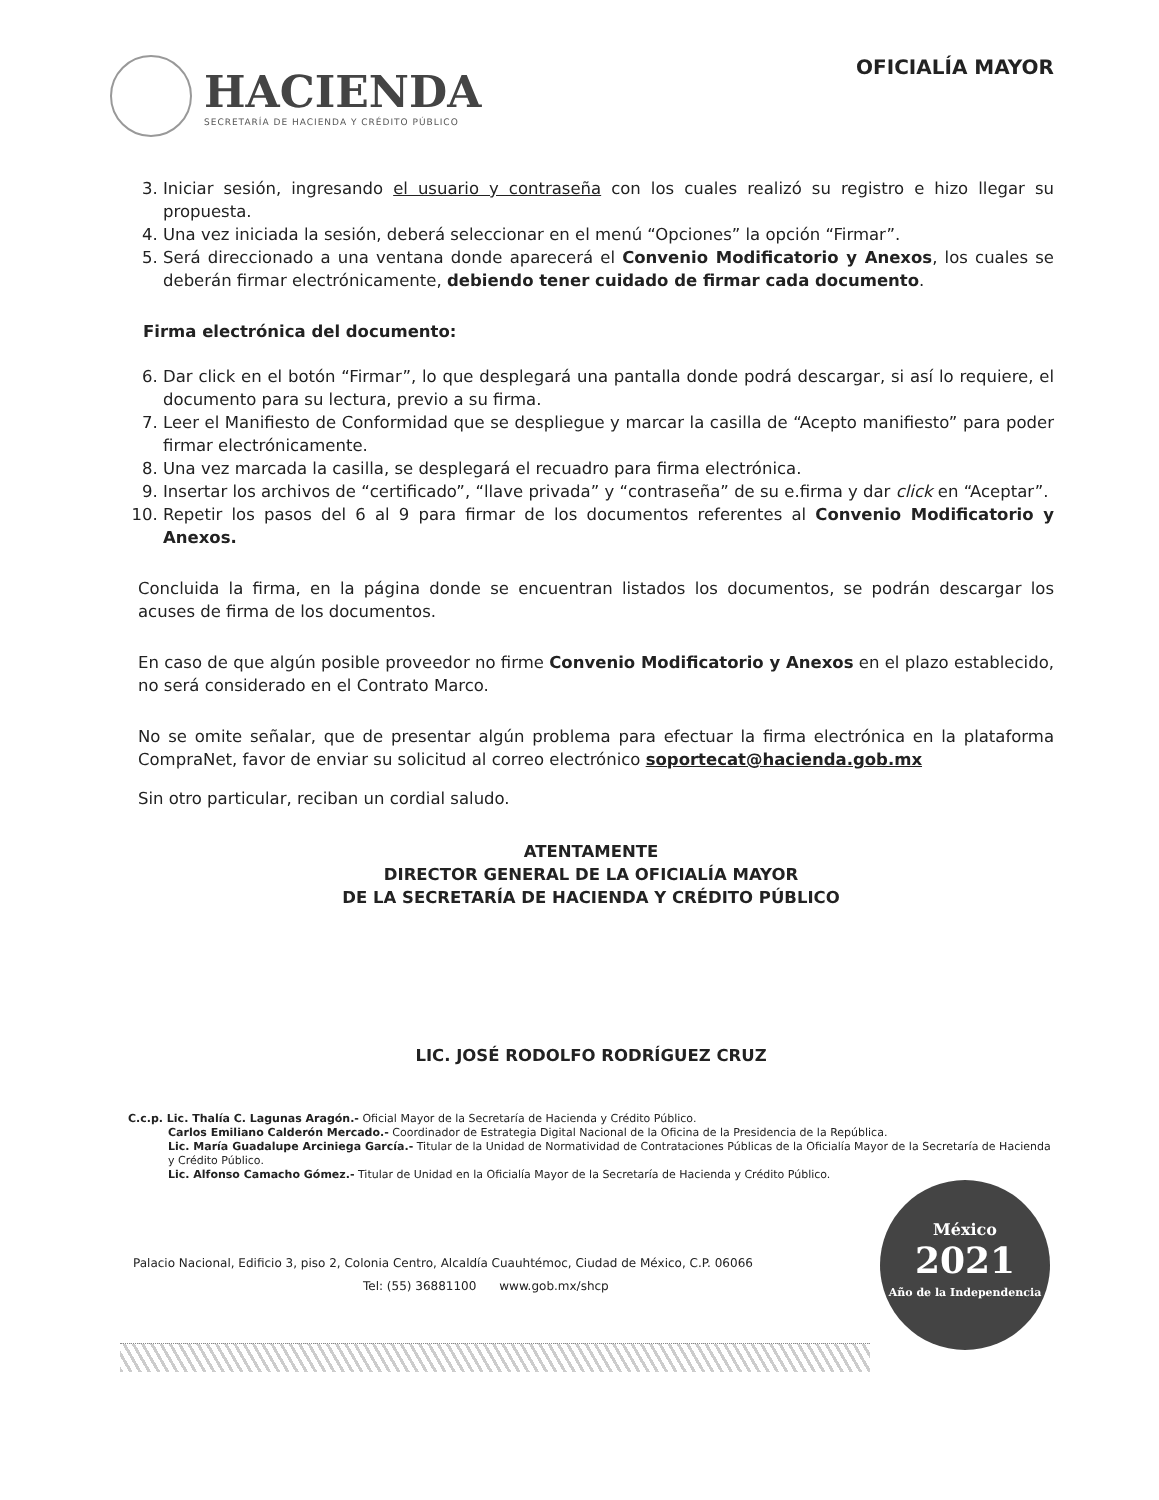HACIENDA
SECRETARÍA DE HACIENDA Y CRÉDITO PÚBLICO
OFICIALÍA MAYOR
3. Iniciar sesión, ingresando el usuario y contraseña con los cuales realizó su registro e hizo llegar su propuesta.
4. Una vez iniciada la sesión, deberá seleccionar en el menú “Opciones” la opción “Firmar”.
5. Será direccionado a una ventana donde aparecerá el Convenio Modificatorio y Anexos, los cuales se deberán firmar electrónicamente, debiendo tener cuidado de firmar cada documento.
Firma electrónica del documento:
6. Dar click en el botón “Firmar”, lo que desplegará una pantalla donde podrá descargar, si así lo requiere, el documento para su lectura, previo a su firma.
7. Leer el Manifiesto de Conformidad que se despliegue y marcar la casilla de “Acepto manifiesto” para poder firmar electrónicamente.
8. Una vez marcada la casilla, se desplegará el recuadro para firma electrónica.
9. Insertar los archivos de “certificado”, “llave privada” y “contraseña” de su e.firma y dar click en “Aceptar”.
10. Repetir los pasos del 6 al 9 para firmar de los documentos referentes al Convenio Modificatorio y Anexos.
Concluida la firma, en la página donde se encuentran listados los documentos, se podrán descargar los acuses de firma de los documentos.
En caso de que algún posible proveedor no firme Convenio Modificatorio y Anexos en el plazo establecido, no será considerado en el Contrato Marco.
No se omite señalar, que de presentar algún problema para efectuar la firma electrónica en la plataforma CompraNet, favor de enviar su solicitud al correo electrónico soportecat@hacienda.gob.mx
Sin otro particular, reciban un cordial saludo.
ATENTAMENTE
DIRECTOR GENERAL DE LA OFICIALÍA MAYOR
DE LA SECRETARÍA DE HACIENDA Y CRÉDITO PÚBLICO
LIC. JOSÉ RODOLFO RODRÍGUEZ CRUZ
C.c.p. Lic. Thalía C. Lagunas Aragón.- Oficial Mayor de la Secretaría de Hacienda y Crédito Público.
Carlos Emiliano Calderón Mercado.- Coordinador de Estrategia Digital Nacional de la Oficina de la Presidencia de la República.
Lic. María Guadalupe Arciniega García.- Titular de la Unidad de Normatividad de Contrataciones Públicas de la Oficialía Mayor de la Secretaría de Hacienda y Crédito Público.
Lic. Alfonso Camacho Gómez.- Titular de Unidad en la Oficialía Mayor de la Secretaría de Hacienda y Crédito Público.
Palacio Nacional, Edificio 3, piso 2, Colonia Centro, Alcaldía Cuauhtémoc, Ciudad de México, C.P. 06066
Tel: (55) 36881100 www.gob.mx/shcp
México
2021
Año de la Independencia